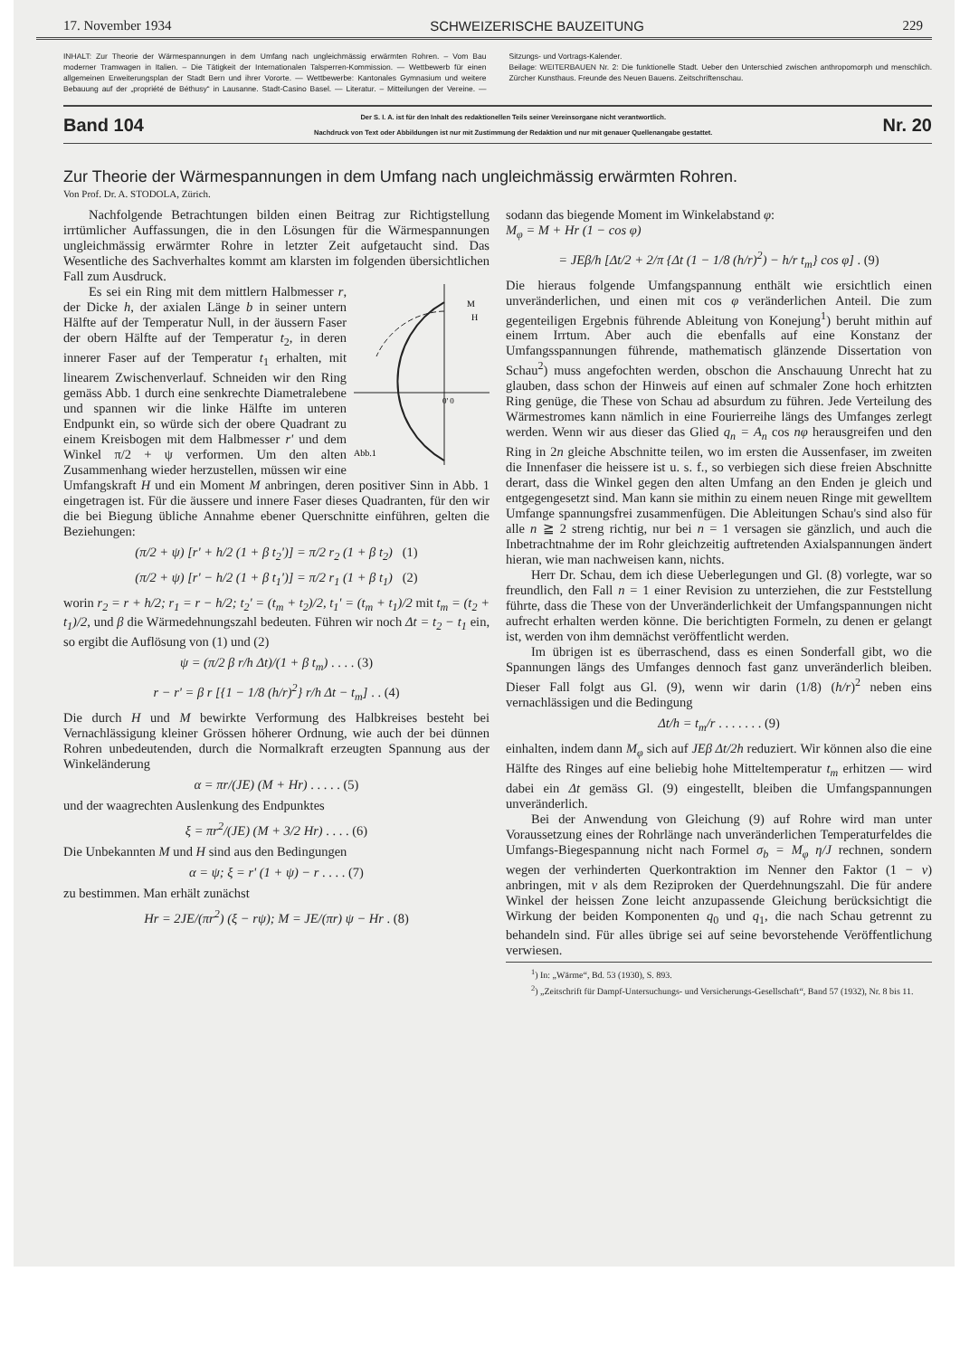17. November 1934 SCHWEIZERISCHE BAUZEITUNG 229
INHALT: Zur Theorie der Wärmespannungen in dem Umfang nach ungleichmässig erwärmten Rohren. – Vom Bau moderner Tramwagen in Italien. – Die Tätigkeit der Internationalen Talsperren-Kommission. — Wettbewerb für einen allgemeinen Erweiterungsplan der Stadt Bern und ihrer Vororte. — Wettbewerbe: Kantonales Gymnasium und weitere Bebauung auf der „propriété de Béthusy“ in Lausanne. Stadt-Casino Basel. — Literatur. – Mitteilungen der Vereine. — Sitzungs- und Vortrags-Kalender.
Beilage: WEITERBAUEN Nr. 2: Die funktionelle Stadt. Ueber den Unterschied zwischen anthropomorph und menschlich. Zürcher Kunsthaus. Freunde des Neuen Bauens. Zeitschriftenschau.
Band 104 Der S. I. A. ist für den Inhalt des redaktionellen Teils seiner Vereinsorgane nicht verantwortlich.
Nachdruck von Text oder Abbildungen ist nur mit Zustimmung der Redaktion und nur mit genauer Quellenangabe gestattet. Nr. 20
Zur Theorie der Wärmespannungen in dem Umfang nach ungleichmässig erwärmten Rohren.
Von Prof. Dr. A. STODOLA, Zürich.
Nachfolgende Betrachtungen bilden einen Beitrag zur Richtigstellung irrtümlicher Auffassungen, die in den Lösungen für die Wärmespannungen ungleichmässig erwärmter Rohre in letzter Zeit aufgetaucht sind. Das Wesentliche des Sachverhaltes kommt am klarsten im folgenden übersichtlichen Fall zum Ausdruck.
Abb.1
M
H
0' 0
Es sei ein Ring mit dem mittlern Halbmesser r, der Dicke h, der axialen Länge b in seiner untern Hälfte auf der Temperatur Null, in der äussern Faser der obern Hälfte auf der Temperatur t<sub>2</sub>, in deren innerer Faser auf der Temperatur t<sub>1</sub> erhalten, mit linearem Zwischenverlauf. Schneiden wir den Ring gemäss Abb. 1 durch eine senkrechte Diametralebene und spannen wir die linke Hälfte im unteren Endpunkt ein, so würde sich der obere Quadrant zu einem Kreisbogen mit dem Halbmesser r' und dem Winkel π/2 + ψ verformen. Um den alten Zusammenhang wieder herzustellen, müssen wir eine Umfangskraft H und ein Moment M anbringen, deren positiver Sinn in Abb. 1 eingetragen ist. Für die äussere und innere Faser dieses Quadranten, für den wir die bei Biegung übliche Annahme ebener Querschnitte einführen, gelten die Beziehungen:
(π/2 + ψ) [r' + h/2 (1 + β t<sub>2</sub>')] = π/2 r<sub>2</sub> (1 + β t<sub>2</sub>) (1)
(π/2 + ψ) [r' − h/2 (1 + β t<sub>1</sub>')] = π/2 r<sub>1</sub> (1 + β t<sub>1</sub>) (2)
worin r<sub>2</sub> = r + h/2; r<sub>1</sub> = r − h/2; t<sub>2</sub>' = (t<sub>m</sub> + t<sub>2</sub>)/2, t<sub>1</sub>' = (t<sub>m</sub> + t<sub>1</sub>)/2 mit t<sub>m</sub> = (t<sub>2</sub> + t<sub>1</sub>)/2, und β die Wärmedehnungszahl bedeuten. Führen wir noch Δt = t<sub>2</sub> − t<sub>1</sub> ein, so ergibt die Auflösung von (1) und (2)
ψ = (π/2 β r/h Δt)/(1 + β t<sub>m</sub>) . . . . (3)
r − r' = β r [{1 − 1/8 (h/r)<sup>2</sup>} r/h Δt − t<sub>m</sub>] . . (4)
Die durch H und M bewirkte Verformung des Halbkreises besteht bei Vernachlässigung kleiner Grössen höherer Ordnung, wie auch der bei dünnen Rohren unbedeutenden, durch die Normalkraft erzeugten Spannung aus der Winkeländerung
α = πr/(JE) (M + Hr) . . . . . (5)
und der waagrechten Auslenkung des Endpunktes
ξ = πr<sup>2</sup>/(JE) (M + 3/2 Hr) . . . . (6)
Die Unbekannten M und H sind aus den Bedingungen
α = ψ; ξ = r' (1 + ψ) − r . . . . (7)
zu bestimmen. Man erhält zunächst
Hr = 2JE/(πr<sup>2</sup>) (ξ − rψ); M = JE/(πr) ψ − Hr . (8)
sodann das biegende Moment im Winkelabstand φ:
M<sub>φ</sub> = M + Hr (1 − cos φ)
= JEβ/h [Δt/2 + 2/π {Δt (1 − 1/8 (h/r)<sup>2</sup>) − h/r t<sub>m</sub>} cos φ] . (9)
Die hieraus folgende Umfangspannung enthält wie ersichtlich einen unveränderlichen, und einen mit cos φ veränderlichen Anteil. Die zum gegenteiligen Ergebnis führende Ableitung von Konejung<sup>1</sup>) beruht mithin auf einem Irrtum. Aber auch die ebenfalls auf eine Konstanz der Umfangsspannungen führende, mathematisch glänzende Dissertation von Schau<sup>2</sup>) muss angefochten werden, obschon die Anschauung Unrecht hat zu glauben, dass schon der Hinweis auf einen auf schmaler Zone hoch erhitzten Ring genüge, die These von Schau ad absurdum zu führen. Jede Verteilung des Wärmestromes kann nämlich in eine Fourierreihe längs des Umfanges zerlegt werden. Wenn wir aus dieser das Glied q<sub>n</sub> = A<sub>n</sub> cos nφ herausgreifen und den Ring in 2n gleiche Abschnitte teilen, wo im ersten die Aussenfaser, im zweiten die Innenfaser die heissere ist u. s. f., so verbiegen sich diese freien Abschnitte derart, dass die Winkel gegen den alten Umfang an den Enden je gleich und entgegengesetzt sind. Man kann sie mithin zu einem neuen Ringe mit gewelltem Umfange spannungsfrei zusammenfügen. Die Ableitungen Schau's sind also für alle n ≧ 2 streng richtig, nur bei n = 1 versagen sie gänzlich, und auch die Inbetrachtnahme der im Rohr gleichzeitig auftretenden Axialspannungen ändert hieran, wie man nachweisen kann, nichts.
Herr Dr. Schau, dem ich diese Ueberlegungen und Gl. (8) vorlegte, war so freundlich, den Fall n = 1 einer Revision zu unterziehen, die zur Feststellung führte, dass die These von der Unveränderlichkeit der Umfangspannungen nicht aufrecht erhalten werden könne. Die berichtigten Formeln, zu denen er gelangt ist, werden von ihm demnächst veröffentlicht werden.
Im übrigen ist es überraschend, dass es einen Sonderfall gibt, wo die Spannungen längs des Umfanges dennoch fast ganz unveränderlich bleiben. Dieser Fall folgt aus Gl. (9), wenn wir darin (1/8) (h/r)<sup>2</sup> neben eins vernachlässigen und die Bedingung
Δt/h = t<sub>m</sub>/r . . . . . . . (9)
einhalten, indem dann M<sub>φ</sub> sich auf JEβ Δt/2h reduziert. Wir können also die eine Hälfte des Ringes auf eine beliebig hohe Mitteltemperatur t<sub>m</sub> erhitzen — wird dabei ein Δt gemäss Gl. (9) eingestellt, bleiben die Umfangspannungen unveränderlich.
Bei der Anwendung von Gleichung (9) auf Rohre wird man unter Voraussetzung eines der Rohrlänge nach unveränderlichen Temperaturfeldes die Umfangs-Biegespannung nicht nach Formel σ<sub>b</sub> = M<sub>φ</sub> η/J rechnen, sondern wegen der verhinderten Querkontraktion im Nenner den Faktor (1 − ν) anbringen, mit ν als dem Reziproken der Querdehnungszahl. Die für andere Winkel der heissen Zone leicht anzupassende Gleichung berücksichtigt die Wirkung der beiden Komponenten q<sub>0</sub> und q<sub>1</sub>, die nach Schau getrennt zu behandeln sind. Für alles übrige sei auf seine bevorstehende Veröffentlichung verwiesen.
<sup>1</sup>) In: „Wärme“, Bd. 53 (1930), S. 893.
<sup>2</sup>) „Zeitschrift für Dampf-Untersuchungs- und Versicherungs-Gesellschaft“, Band 57 (1932), Nr. 8 bis 11.